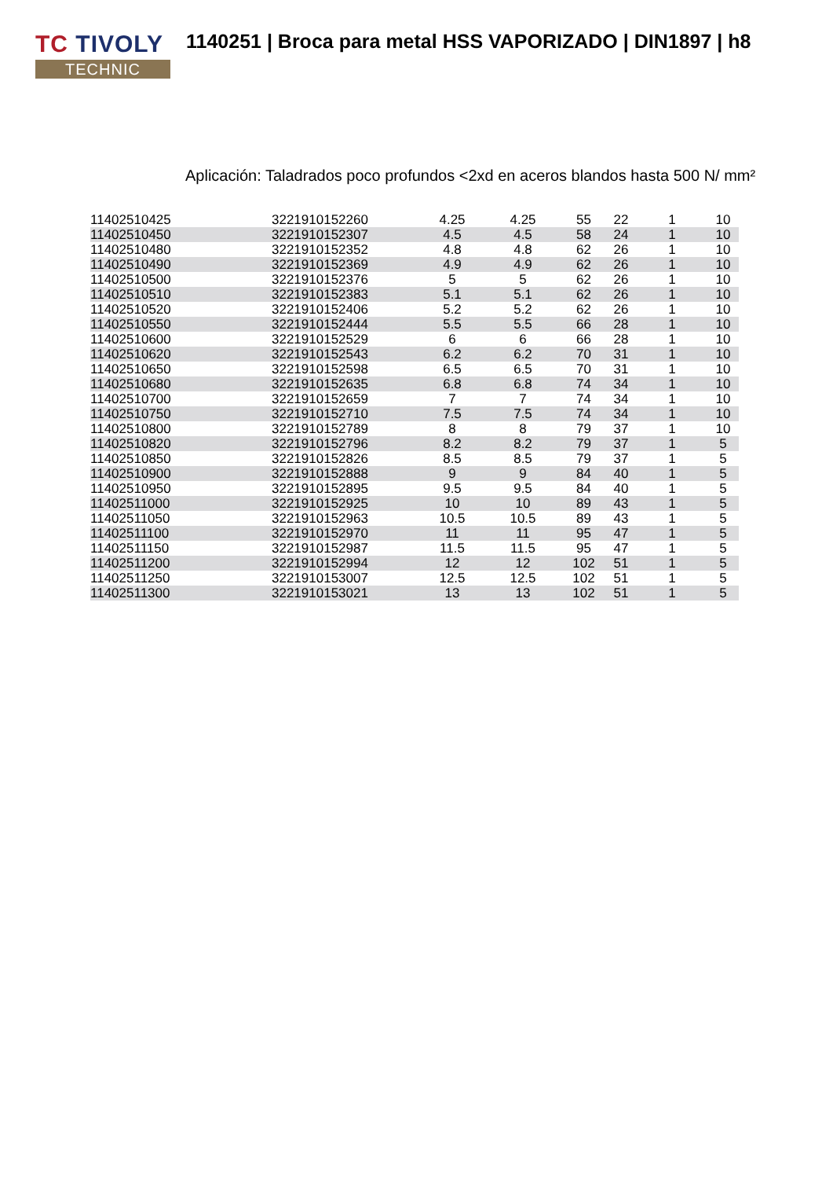TC TIVOLY
TECHNIC
1140251 | Broca para metal HSS VAPORIZADO | DIN1897 | h8
Aplicación: Taladrados poco profundos <2xd en aceros blandos hasta 500 N/ mm²
| 11402510425 | 3221910152260 | 4.25 | 4.25 | 55 | 22 | 1 | 10 |
| 11402510450 | 3221910152307 | 4.5 | 4.5 | 58 | 24 | 1 | 10 |
| 11402510480 | 3221910152352 | 4.8 | 4.8 | 62 | 26 | 1 | 10 |
| 11402510490 | 3221910152369 | 4.9 | 4.9 | 62 | 26 | 1 | 10 |
| 11402510500 | 3221910152376 | 5 | 5 | 62 | 26 | 1 | 10 |
| 11402510510 | 3221910152383 | 5.1 | 5.1 | 62 | 26 | 1 | 10 |
| 11402510520 | 3221910152406 | 5.2 | 5.2 | 62 | 26 | 1 | 10 |
| 11402510550 | 3221910152444 | 5.5 | 5.5 | 66 | 28 | 1 | 10 |
| 11402510600 | 3221910152529 | 6 | 6 | 66 | 28 | 1 | 10 |
| 11402510620 | 3221910152543 | 6.2 | 6.2 | 70 | 31 | 1 | 10 |
| 11402510650 | 3221910152598 | 6.5 | 6.5 | 70 | 31 | 1 | 10 |
| 11402510680 | 3221910152635 | 6.8 | 6.8 | 74 | 34 | 1 | 10 |
| 11402510700 | 3221910152659 | 7 | 7 | 74 | 34 | 1 | 10 |
| 11402510750 | 3221910152710 | 7.5 | 7.5 | 74 | 34 | 1 | 10 |
| 11402510800 | 3221910152789 | 8 | 8 | 79 | 37 | 1 | 10 |
| 11402510820 | 3221910152796 | 8.2 | 8.2 | 79 | 37 | 1 | 5 |
| 11402510850 | 3221910152826 | 8.5 | 8.5 | 79 | 37 | 1 | 5 |
| 11402510900 | 3221910152888 | 9 | 9 | 84 | 40 | 1 | 5 |
| 11402510950 | 3221910152895 | 9.5 | 9.5 | 84 | 40 | 1 | 5 |
| 11402511000 | 3221910152925 | 10 | 10 | 89 | 43 | 1 | 5 |
| 11402511050 | 3221910152963 | 10.5 | 10.5 | 89 | 43 | 1 | 5 |
| 11402511100 | 3221910152970 | 11 | 11 | 95 | 47 | 1 | 5 |
| 11402511150 | 3221910152987 | 11.5 | 11.5 | 95 | 47 | 1 | 5 |
| 11402511200 | 3221910152994 | 12 | 12 | 102 | 51 | 1 | 5 |
| 11402511250 | 3221910153007 | 12.5 | 12.5 | 102 | 51 | 1 | 5 |
| 11402511300 | 3221910153021 | 13 | 13 | 102 | 51 | 1 | 5 |